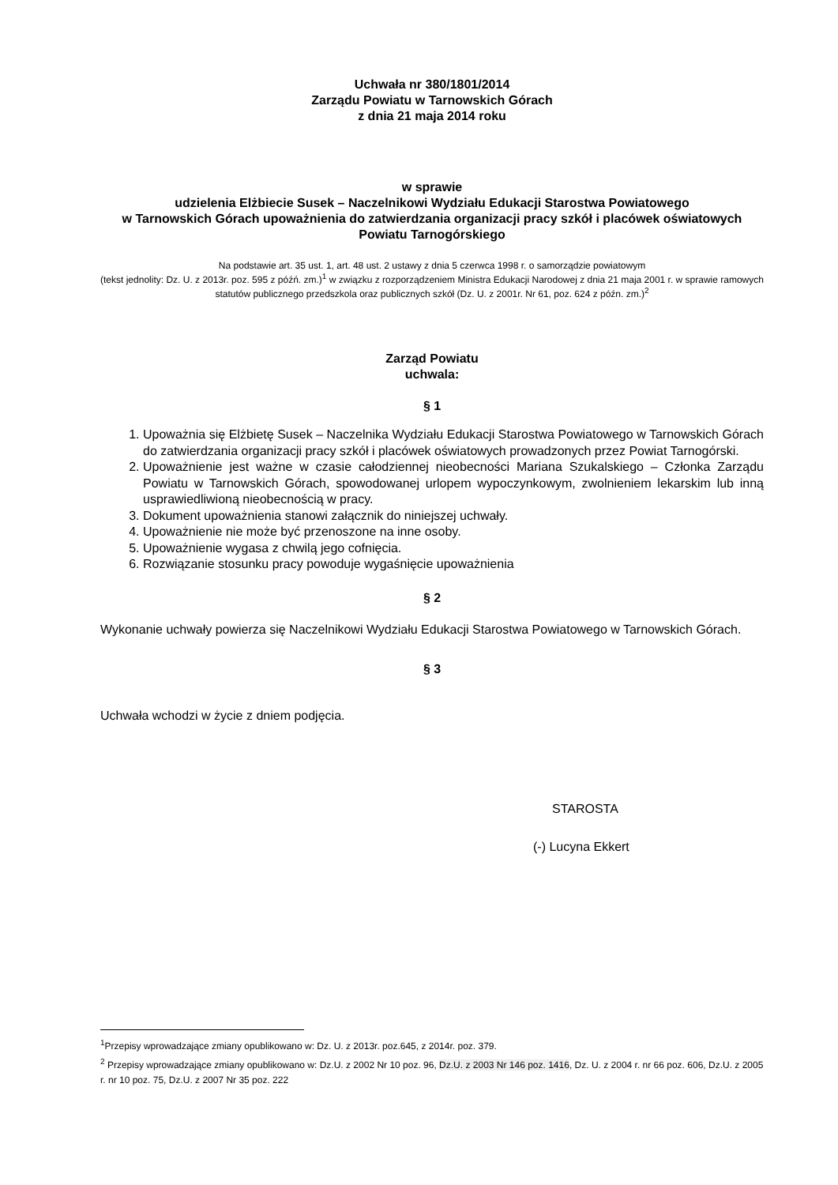Uchwała nr 380/1801/2014
Zarządu Powiatu w Tarnowskich Górach
z dnia 21 maja 2014 roku
w sprawie
udzielenia Elżbiecie Susek – Naczelnikowi Wydziału Edukacji Starostwa Powiatowego
w Tarnowskich Górach upoważnienia do zatwierdzania organizacji pracy szkół i placówek oświatowych Powiatu Tarnogórskiego
Na podstawie art. 35 ust. 1, art. 48 ust. 2 ustawy z dnia 5 czerwca 1998 r. o samorządzie powiatowym
(tekst jednolity: Dz. U. z 2013r. poz. 595 z późń. zm.)<sup>1</sup> w związku z rozporządzeniem Ministra Edukacji Narodowej z dnia 21 maja 2001 r. w sprawie ramowych statutów publicznego przedszkola oraz publicznych szkół (Dz. U. z 2001r. Nr 61, poz. 624 z późn. zm.)<sup>2</sup>
Zarząd Powiatu
uchwala:
§ 1
1. Upoważnia się Elżbietę Susek – Naczelnika Wydziału Edukacji Starostwa Powiatowego w Tarnowskich Górach do zatwierdzania organizacji pracy szkół i placówek oświatowych prowadzonych przez Powiat Tarnogórski.
2. Upoważnienie jest ważne w czasie całodziennej nieobecności Mariana Szukalskiego – Członka Zarządu Powiatu w Tarnowskich Górach, spowodowanej urlopem wypoczynkowym, zwolnieniem lekarskim lub inną usprawiedliwioną nieobecnością w pracy.
3. Dokument upoważnienia stanowi załącznik do niniejszej uchwały.
4. Upoważnienie nie może być przenoszone na inne osoby.
5. Upoważnienie wygasa z chwilą jego cofnięcia.
6. Rozwiązanie stosunku pracy powoduje wygaśnięcie upoważnienia
§ 2
Wykonanie uchwały powierza się Naczelnikowi Wydziału Edukacji Starostwa Powiatowego w Tarnowskich Górach.
§ 3
Uchwała wchodzi w życie z dniem podjęcia.
STAROSTA
(-) Lucyna Ekkert
<sup>1</sup> Przepisy wprowadzające zmiany opublikowano w: Dz. U. z 2013r. poz.645, z 2014r. poz. 379.
<sup>2</sup> Przepisy wprowadzające zmiany opublikowano w: Dz.U. z 2002 Nr 10 poz. 96, Dz.U. z 2003 Nr 146 poz. 1416, Dz. U. z 2004 r. nr 66 poz. 606, Dz.U. z 2005 r. nr 10 poz. 75, Dz.U. z 2007 Nr 35 poz. 222